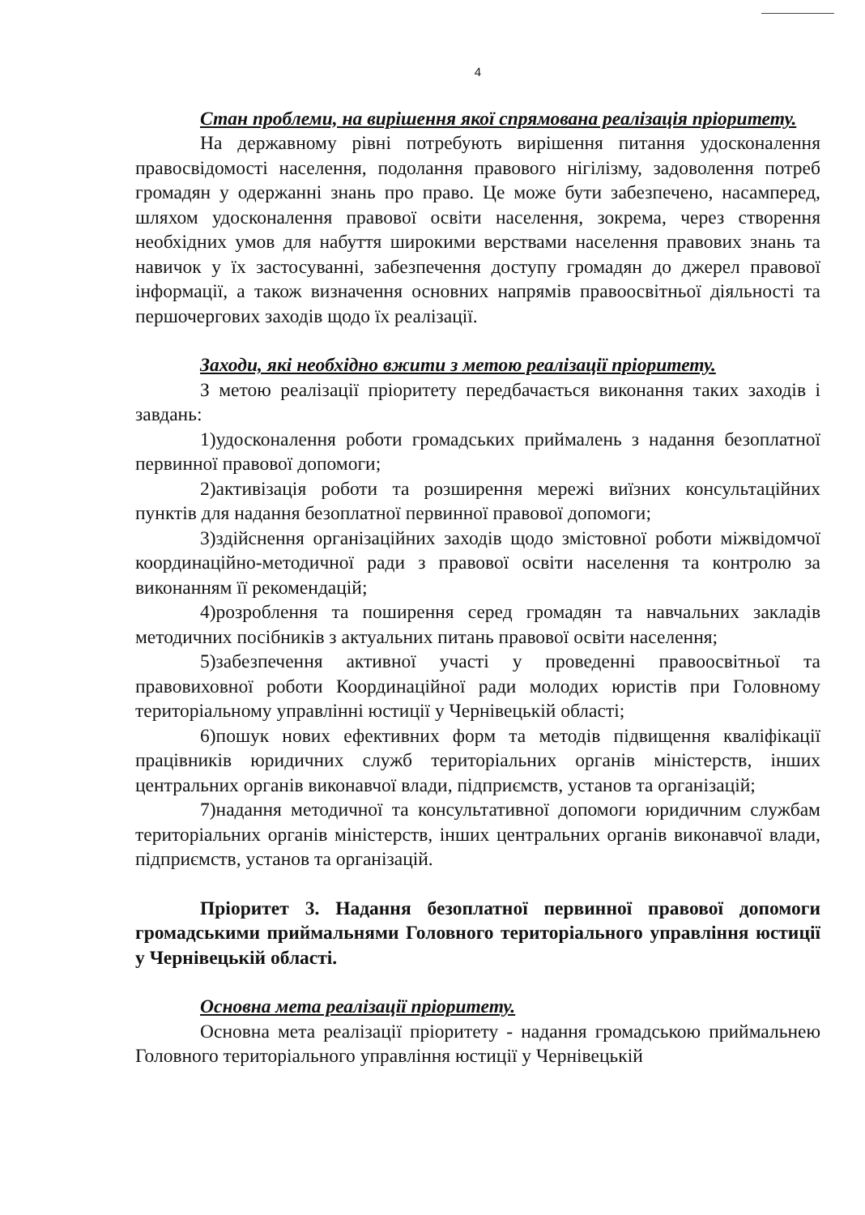4
Стан проблеми, на вирішення якої спрямована реалізація пріоритету.
На державному рівні потребують вирішення питання удосконалення правосвідомості населення, подолання правового нігілізму, задоволення потреб громадян у одержанні знань про право. Це може бути забезпечено, насамперед, шляхом удосконалення правової освіти населення, зокрема, через створення необхідних умов для набуття широкими верствами населення правових знань та навичок у їх застосуванні, забезпечення доступу громадян до джерел правової інформації, а також визначення основних напрямів правоосвітньої діяльності та першочергових заходів щодо їх реалізації.
Заходи, які необхідно вжити з метою реалізації пріоритету.
З метою реалізації пріоритету передбачається виконання таких заходів і завдань:
1)удосконалення роботи громадських приймалень з надання безоплатної первинної правової допомоги;
2)активізація роботи та розширення мережі виїзних консультаційних пунктів для надання безоплатної первинної правової допомоги;
3)здійснення організаційних заходів щодо змістовної роботи міжвідомчої координаційно-методичної ради з правової освіти населення та контролю за виконанням її рекомендацій;
4)розроблення та поширення серед громадян та навчальних закладів методичних посібників з актуальних питань правової освіти населення;
5)забезпечення активної участі у проведенні правоосвітньої та правовиховної роботи Координаційної ради молодих юристів при Головному територіальному управлінні юстиції у Чернівецькій області;
6)пошук нових ефективних форм та методів підвищення кваліфікації працівників юридичних служб територіальних органів міністерств, інших центральних органів виконавчої влади, підприємств, установ та організацій;
7)надання методичної та консультативної допомоги юридичним службам територіальних органів міністерств, інших центральних органів виконавчої влади, підприємств, установ та організацій.
Пріоритет 3. Надання безоплатної первинної правової допомоги громадськими приймальнями Головного територіального управління юстиції у Чернівецькій області.
Основна мета реалізації пріоритету.
Основна мета реалізації пріоритету - надання громадською приймальнею Головного територіального управління юстиції у Чернівецькій